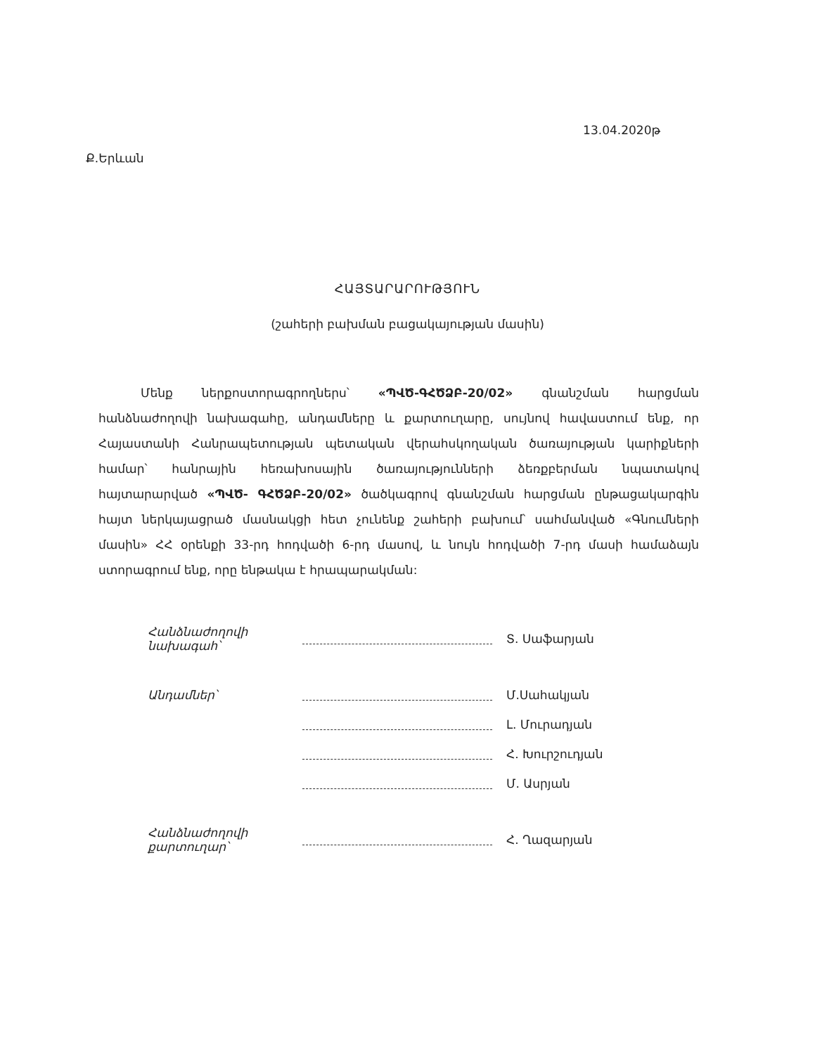Ք.Երևան
13.04.2020թ
ՀԱՅՏԱՐԱՐՈՒԹՅՈՒՆ
(շահերի բախման բացակայության մասին)
Մենք ներքոստորագրողներս՝ «ՊՎԾ-ԳՀԾՁԲ-20/02» գնանշման հարցման հանձնաժողովի նախագահը, անդամները և քարտուղարը, սույնով հավաստում ենք, որ Հայաստանի Հանրապետության պետական վերահսկողական ծառայության կարիքների համար՝ հանրային հեռախոսային ծառայությունների ձեռքբերման նպատակով հայտարարված «ՊՎԾ- ԳՀԾՁԲ-20/02» ծածկագրով գնանշման հարցման ընթացակարգին հայտ ներկայացրած մասնակցի հետ չունենք շահերի բախում՝ սահմանված «Գնումների մասին» ՀՀ օրենքի 33-րդ հոդվածի 6-րդ մասով, և նույն հոդվածի 7-րդ մասի համաձայն ստորագրում ենք, որը ենթակա է հրապարակման:
Հանձնաժողովի
նախագահ՝
Տ. Սաֆարյան
Անդամներ՝ Մ.Սահակյան
Լ. Մուրադյան
Հ. Խուրշուդյան
Մ. Ասրյան
Հանձնաժողովի
քարտուղար՝
Հ. Ղազարյան